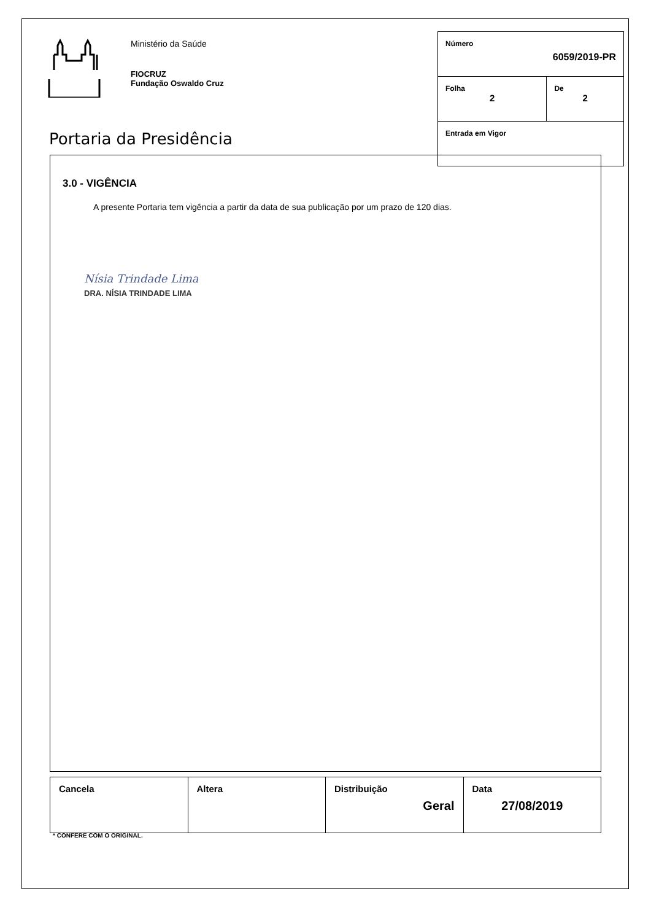Ministério da Saúde
FIOCRUZ
Fundação Oswaldo Cruz
Portaria da Presidência
| Número 6059/2019-PR | |
| Folha 2 | De 2 |
| Entrada em Vigor | |
3.0 - VIGÊNCIA
A presente Portaria tem vigência a partir da data de sua publicação por um prazo de 120 dias.
Nísia Trindade Lima
DRA. NÍSIA TRINDADE LIMA
| Cancela | Altera | Distribuição Geral | Data 27/08/2019 |
* CONFERE COM O ORIGINAL.